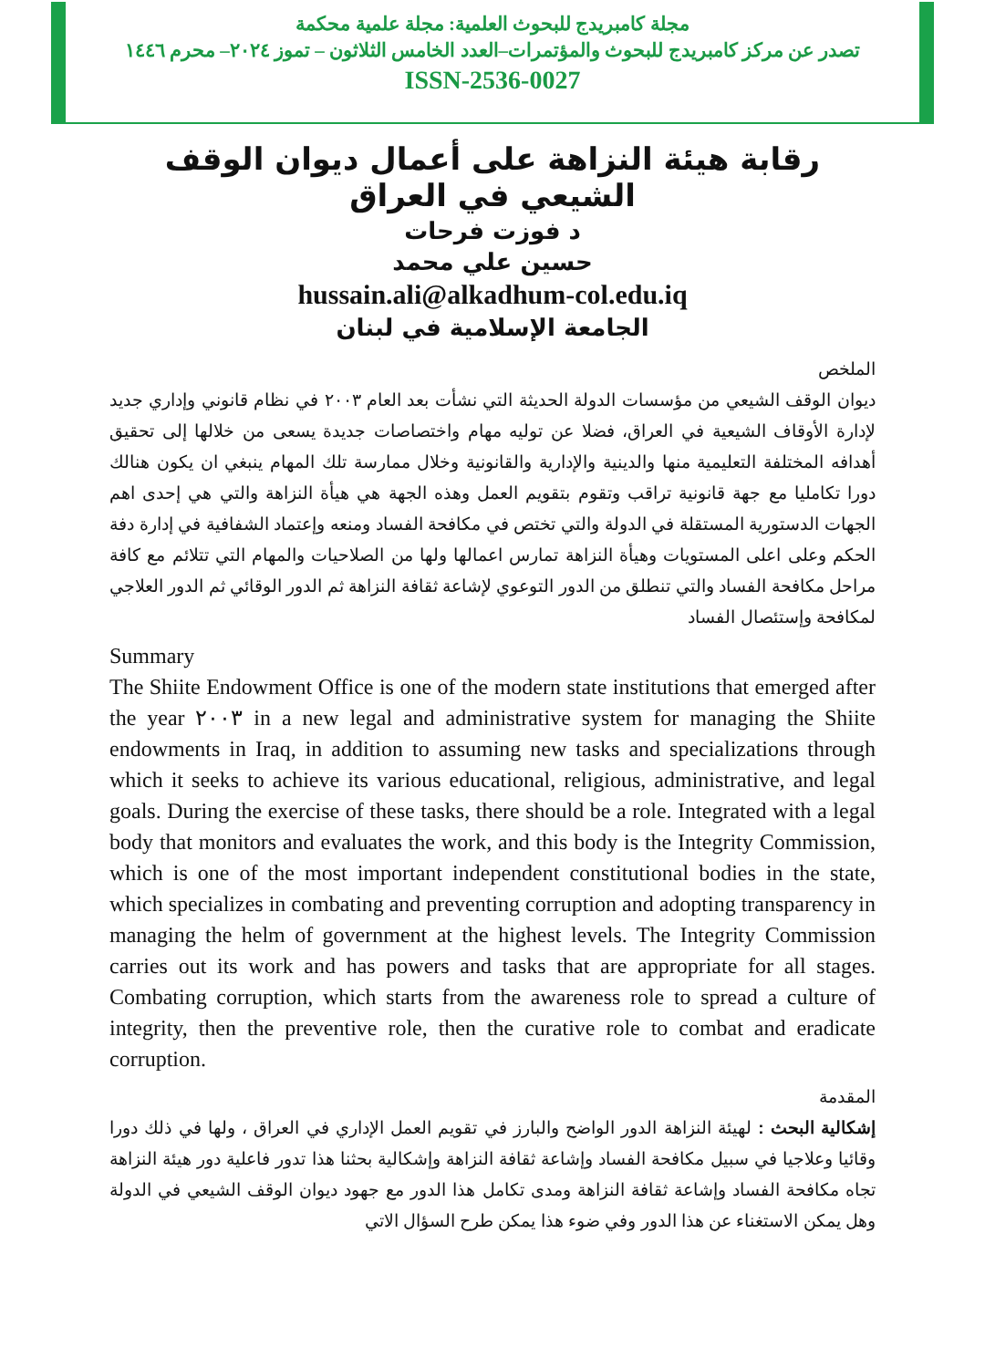مجلة كامبريدج للبحوث العلمية: مجلة علمية محكمة
تصدر عن مركز كامبريدج للبحوث والمؤتمرات–العدد الخامس الثلاثون – تموز ٢٠٢٤– محرم ١٤٤٦
ISSN-2536-0027
رقابة هيئة النزاهة على أعمال ديوان الوقف الشيعي في العراق
د فوزت فرحات
حسين علي محمد
hussain.ali@alkadhum-col.edu.iq
الجامعة الإسلامية في لبنان
الملخص
ديوان الوقف الشيعي من مؤسسات الدولة الحديثة التي نشأت بعد العام ٢٠٠٣ في نظام قانوني وإداري جديد لإدارة الأوقاف الشيعية في العراق، فضلا عن توليه مهام واختصاصات جديدة يسعى من خلالها إلى تحقيق أهدافه المختلفة التعليمية منها والدينية والإدارية والقانونية وخلال ممارسة تلك المهام ينبغي ان يكون هنالك دورا تكامليا مع جهة قانونية تراقب وتقوم بتقويم العمل وهذه الجهة هي هيأة النزاهة والتي هي إحدى اهم الجهات الدستورية المستقلة في الدولة والتي تختص في مكافحة الفساد ومنعه وإعتماد الشفافية في إدارة دفة الحكم وعلى اعلى المستويات وهيأة النزاهة تمارس اعمالها ولها من الصلاحيات والمهام التي تتلائم مع كافة مراحل مكافحة الفساد والتي تنطلق من الدور التوعوي لإشاعة ثقافة النزاهة ثم الدور الوقائي ثم الدور العلاجي لمكافحة وإستئصال الفساد
Summary
The Shiite Endowment Office is one of the modern state institutions that emerged after the year ٢٠٠٣ in a new legal and administrative system for managing the Shiite endowments in Iraq, in addition to assuming new tasks and specializations through which it seeks to achieve its various educational, religious, administrative, and legal goals. During the exercise of these tasks, there should be a role. Integrated with a legal body that monitors and evaluates the work, and this body is the Integrity Commission, which is one of the most important independent constitutional bodies in the state, which specializes in combating and preventing corruption and adopting transparency in managing the helm of government at the highest levels. The Integrity Commission carries out its work and has powers and tasks that are appropriate for all stages. Combating corruption, which starts from the awareness role to spread a culture of integrity, then the preventive role, then the curative role to combat and eradicate corruption.
المقدمة
إشكالية البحث : لهيئة النزاهة الدور الواضح والبارز في تقويم العمل الإداري في العراق ، ولها في ذلك دورا وقائيا وعلاجيا في سبيل مكافحة الفساد وإشاعة ثقافة النزاهة وإشكالية بحثنا هذا تدور فاعلية دور هيئة النزاهة تجاه مكافحة الفساد وإشاعة ثقافة النزاهة ومدى تكامل هذا الدور مع جهود ديوان الوقف الشيعي في الدولة وهل يمكن الاستغناء عن هذا الدور وفي ضوء هذا يمكن طرح السؤال الاتي